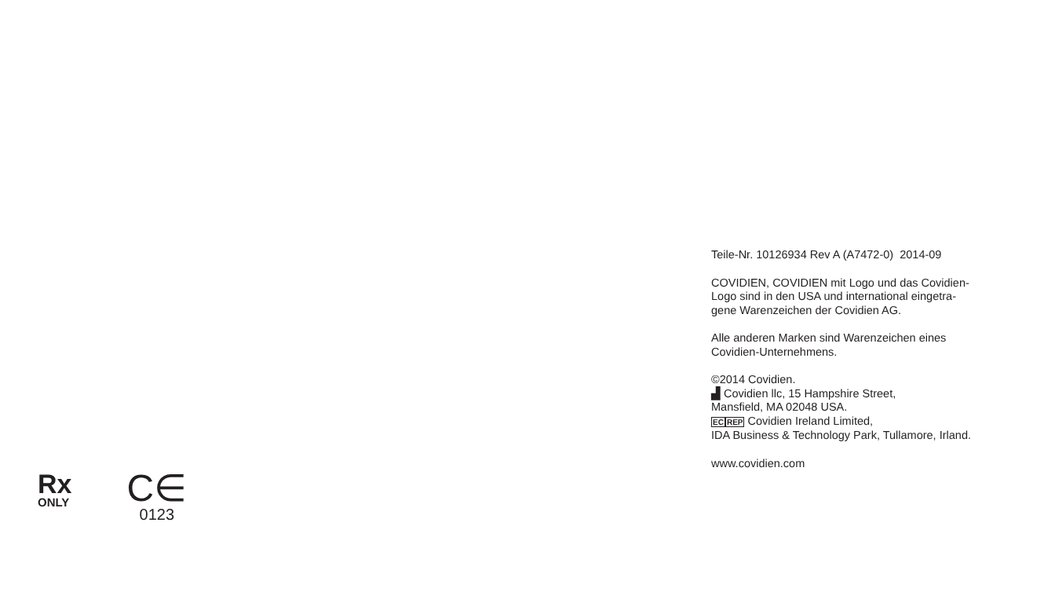Rx
ONLY
C∈
0123
Teile-Nr. 10126934 Rev A (A7472-0) 2014-09
COVIDIEN, COVIDIEN mit Logo und das Covidien-
Logo sind in den USA und international eingetra-
gene Warenzeichen der Covidien AG.
Alle anderen Marken sind Warenzeichen eines
Covidien-Unternehmens.
©2014 Covidien.
▟ Covidien llc, 15 Hampshire Street,
Mansfield, MA 02048 USA.
EC REP Covidien Ireland Limited,
IDA Business & Technology Park, Tullamore, Irland.
www.covidien.com